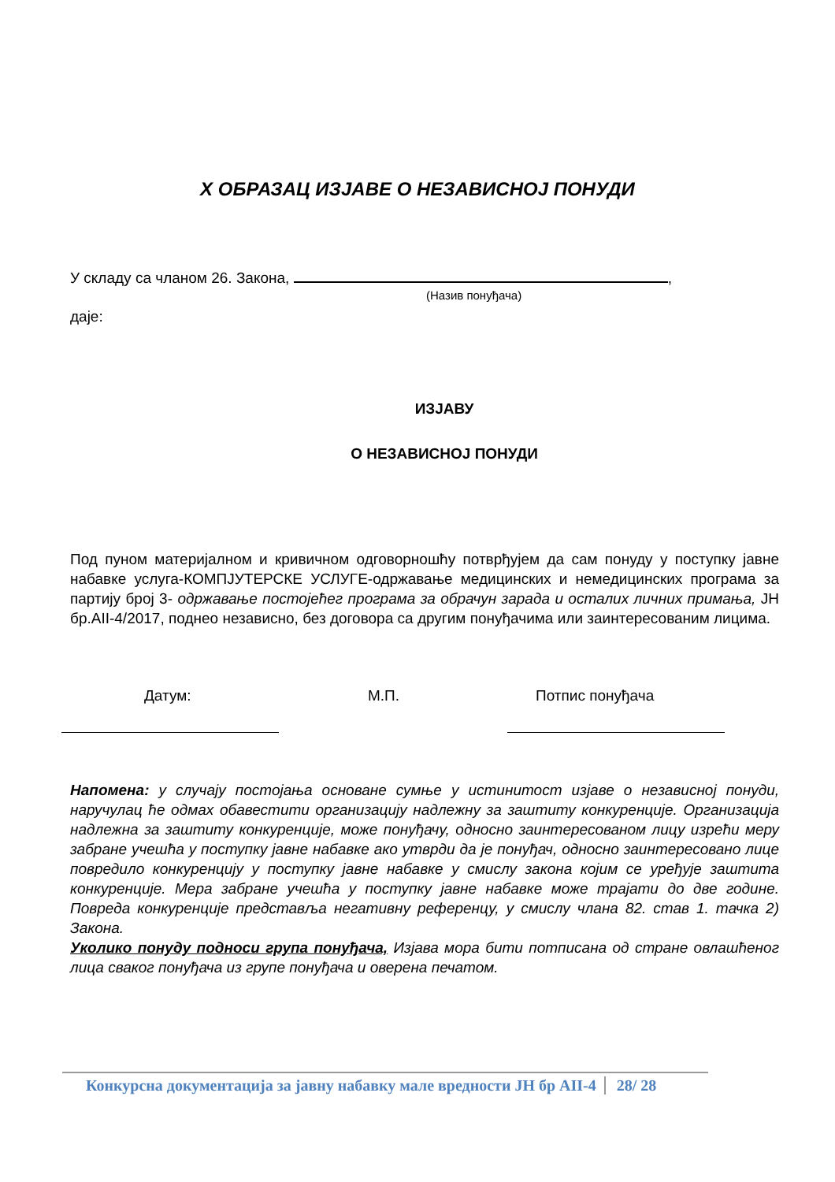X ОБРАЗАЦ ИЗЈАВЕ О НЕЗАВИСНОЈ ПОНУДИ
У складу са чланом 26. Закона, ,
(Назив понуђача)
даје:
ИЗЈАВУ
О НЕЗАВИСНОЈ ПОНУДИ
Под пуном материјалном и кривичном одговорношћу потврђујем да сам понуду у поступку јавне набавке услуга-КОМПЈУТЕРСКЕ УСЛУГЕ-одржавање медицинских и немедицинских програма за партију број 3- одржавање постојећег програма за обрачун зарада и осталих личних примања, ЈН бр.АII-4/2017, поднео независно, без договора са другим понуђачима или заинтересованим лицима.
Датум: М.П. Потпис понуђача
Напомена: у случају постојања основане сумње у истинитост изјаве о независној понуди, наручулац ће одмах обавестити организацију надлежну за заштиту конкуренције. Организација надлежна за заштиту конкуренције, може понуђачу, односно заинтересованом лицу изрећи меру забране учешћа у поступку јавне набавке ако утврди да је понуђач, односно заинтересовано лице повредило конкуренцију у поступку јавне набавке у смислу закона којим се уређује заштита конкуренције. Мера забране учешћа у поступку јавне набавке може трајати до две године. Повреда конкуренције представља негативну референцу, у смислу члана 82. став 1. тачка 2) Закона.
Уколико понуду подноси група понуђача, Изјава мора бити потписана од стране овлашћеног лица сваког понуђача из групе понуђача и оверена печатом.
Конкурсна документација за јавну набавку мале вредности ЈН бр АII-4 28/ 28